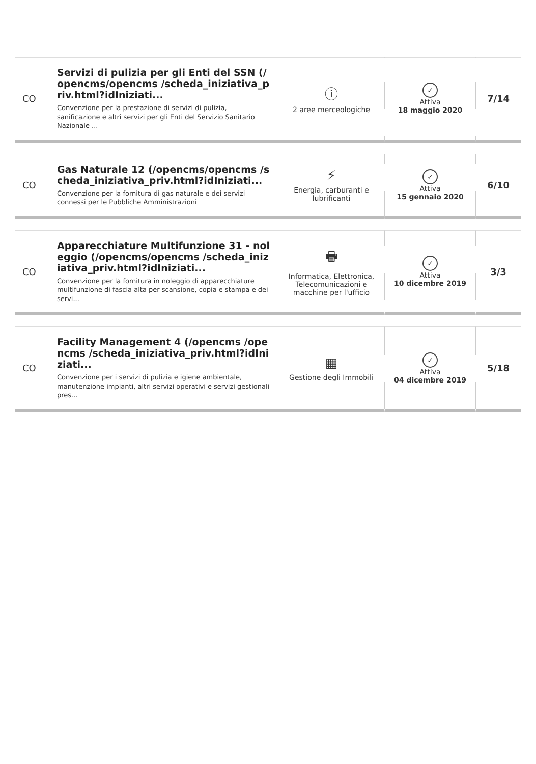| CO | Servizi di pulizia per gli Enti del SSN (/opencms/opencms /scheda_iniziativa_priv.html?idIniziati... Convenzione per la prestazione di servizi di pulizia, sanificazione e altri servizi per gli Enti del Servizio Sanitario Nazionale ... | ⓘ 2 aree merceologiche | ✓ Attiva 18 maggio 2020 | 7/14 |
| CO | Gas Naturale 12 (/opencms/opencms /scheda_iniziativa_priv.html?idIniziati... Convenzione per la fornitura di gas naturale e dei servizi connessi per le Pubbliche Amministrazioni | ⚡ Energia, carburanti e lubrificanti | ✓ Attiva 15 gennaio 2020 | 6/10 |
| CO | Apparecchiature Multifunzione 31 - noleggio (/opencms/opencms /scheda_iniziativa_priv.html?idIniziati... Convenzione per la fornitura in noleggio di apparecchiature multifunzione di fascia alta per scansione, copia e stampa e dei servi... | 🖶 Informatica, Elettronica, Telecomunicazioni e macchine per l'ufficio | ✓ Attiva 10 dicembre 2019 | 3/3 |
| CO | Facility Management 4 (/opencms /opencms /scheda_iniziativa_priv.html?idIniziati... Convenzione per i servizi di pulizia e igiene ambientale, manutenzione impianti, altri servizi operativi e servizi gestionali pres... | ▦ Gestione degli Immobili | ✓ Attiva 04 dicembre 2019 | 5/18 |